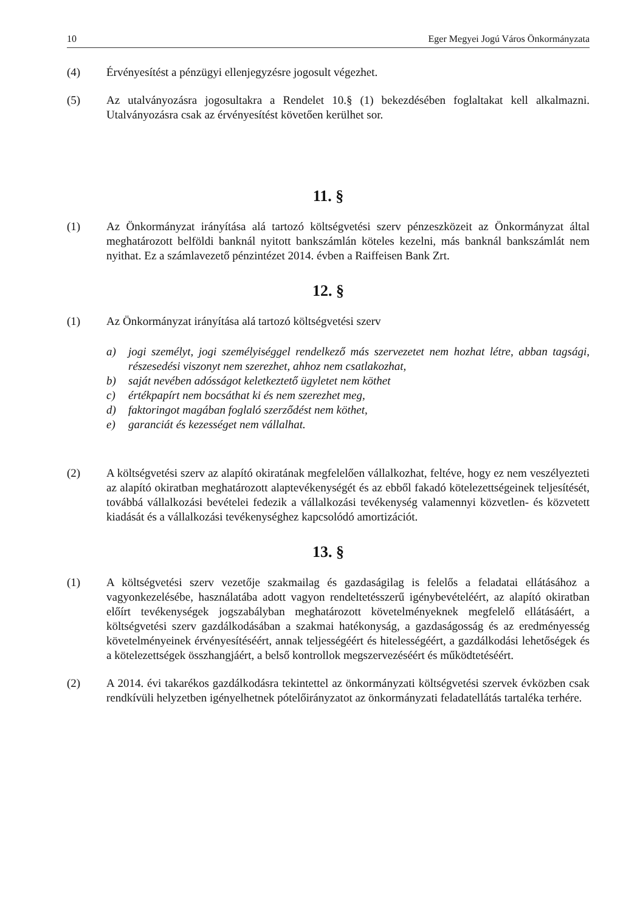10 Eger Megyei Jogú Város Önkormányzata
(4) Érvényesítést a pénzügyi ellenjegyzésre jogosult végezhet.
(5) Az utalványozásra jogosultakra a Rendelet 10.§ (1) bekezdésében foglaltakat kell alkalmazni. Utalványozásra csak az érvényesítést követően kerülhet sor.
11. §
(1) Az Önkormányzat irányítása alá tartozó költségvetési szerv pénzeszközeit az Önkormányzat által meghatározott belföldi banknál nyitott bankszámlán köteles kezelni, más banknál bankszámlát nem nyithat. Ez a számlavezető pénzintézet 2014. évben a Raiffeisen Bank Zrt.
12. §
(1) Az Önkormányzat irányítása alá tartozó költségvetési szerv
a) jogi személyt, jogi személyiséggel rendelkező más szervezetet nem hozhat létre, abban tagsági, részesedési viszonyt nem szerezhet, ahhoz nem csatlakozhat,
b) saját nevében adósságot keletkeztető ügyletet nem köthet
c) értékpapírt nem bocsáthat ki és nem szerezhet meg,
d) faktoringot magában foglaló szerződést nem köthet,
e) garanciát és kezességet nem vállalhat.
(2) A költségvetési szerv az alapító okiratának megfelelően vállalkozhat, feltéve, hogy ez nem veszélyezteti az alapító okiratban meghatározott alaptevékenységét és az ebből fakadó kötelezettségeinek teljesítését, továbbá vállalkozási bevételei fedezik a vállalkozási tevékenység valamennyi közvetlen- és közvetett kiadását és a vállalkozási tevékenységhez kapcsolódó amortizációt.
13. §
(1) A költségvetési szerv vezetője szakmailag és gazdaságilag is felelős a feladatai ellátásához a vagyonkezelésébe, használatába adott vagyon rendeltetésszerű igénybevételéért, az alapító okiratban előírt tevékenységek jogszabályban meghatározott követelményeknek megfelelő ellátásáért, a költségvetési szerv gazdálkodásában a szakmai hatékonyság, a gazdaságosság és az eredményesség követelményeinek érvényesítéséért, annak teljességéért és hitelességéért, a gazdálkodási lehetőségek és a kötelezettségek összhangjáért, a belső kontrollok megszervezéséért és működtetéséért.
(2) A 2014. évi takarékos gazdálkodásra tekintettel az önkormányzati költségvetési szervek évközben csak rendkívüli helyzetben igényelhetnek pótelőirányzatot az önkormányzati feladatellátás tartaléka terhére.